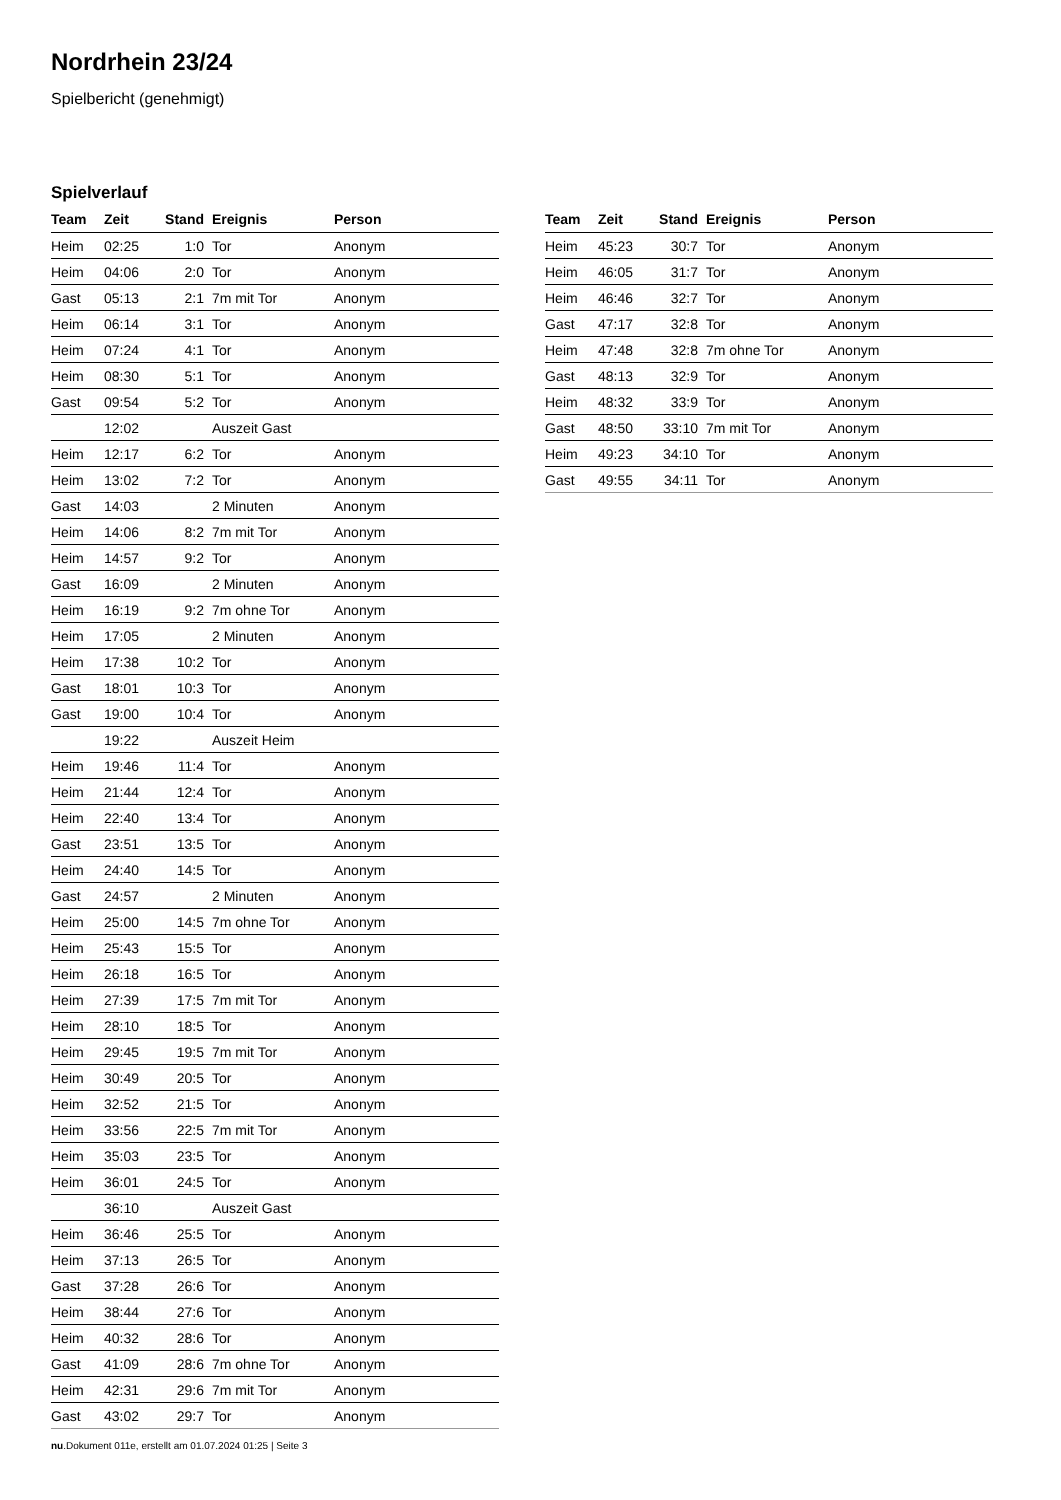Nordrhein 23/24
Spielbericht (genehmigt)
Spielverlauf
| Team | Zeit | Stand | Ereignis | Person |
| --- | --- | --- | --- | --- |
| Heim | 02:25 | 1:0 | Tor | Anonym |
| Heim | 04:06 | 2:0 | Tor | Anonym |
| Gast | 05:13 | 2:1 | 7m mit Tor | Anonym |
| Heim | 06:14 | 3:1 | Tor | Anonym |
| Heim | 07:24 | 4:1 | Tor | Anonym |
| Heim | 08:30 | 5:1 | Tor | Anonym |
| Gast | 09:54 | 5:2 | Tor | Anonym |
| | 12:02 | | Auszeit Gast | |
| Heim | 12:17 | 6:2 | Tor | Anonym |
| Heim | 13:02 | 7:2 | Tor | Anonym |
| Gast | 14:03 | | 2 Minuten | Anonym |
| Heim | 14:06 | 8:2 | 7m mit Tor | Anonym |
| Heim | 14:57 | 9:2 | Tor | Anonym |
| Gast | 16:09 | | 2 Minuten | Anonym |
| Heim | 16:19 | 9:2 | 7m ohne Tor | Anonym |
| Heim | 17:05 | | 2 Minuten | Anonym |
| Heim | 17:38 | 10:2 | Tor | Anonym |
| Gast | 18:01 | 10:3 | Tor | Anonym |
| Gast | 19:00 | 10:4 | Tor | Anonym |
| | 19:22 | | Auszeit Heim | |
| Heim | 19:46 | 11:4 | Tor | Anonym |
| Heim | 21:44 | 12:4 | Tor | Anonym |
| Heim | 22:40 | 13:4 | Tor | Anonym |
| Gast | 23:51 | 13:5 | Tor | Anonym |
| Heim | 24:40 | 14:5 | Tor | Anonym |
| Gast | 24:57 | | 2 Minuten | Anonym |
| Heim | 25:00 | 14:5 | 7m ohne Tor | Anonym |
| Heim | 25:43 | 15:5 | Tor | Anonym |
| Heim | 26:18 | 16:5 | Tor | Anonym |
| Heim | 27:39 | 17:5 | 7m mit Tor | Anonym |
| Heim | 28:10 | 18:5 | Tor | Anonym |
| Heim | 29:45 | 19:5 | 7m mit Tor | Anonym |
| Heim | 30:49 | 20:5 | Tor | Anonym |
| Heim | 32:52 | 21:5 | Tor | Anonym |
| Heim | 33:56 | 22:5 | 7m mit Tor | Anonym |
| Heim | 35:03 | 23:5 | Tor | Anonym |
| Heim | 36:01 | 24:5 | Tor | Anonym |
| | 36:10 | | Auszeit Gast | |
| Heim | 36:46 | 25:5 | Tor | Anonym |
| Heim | 37:13 | 26:5 | Tor | Anonym |
| Gast | 37:28 | 26:6 | Tor | Anonym |
| Heim | 38:44 | 27:6 | Tor | Anonym |
| Heim | 40:32 | 28:6 | Tor | Anonym |
| Gast | 41:09 | 28:6 | 7m ohne Tor | Anonym |
| Heim | 42:31 | 29:6 | 7m mit Tor | Anonym |
| Gast | 43:02 | 29:7 | Tor | Anonym |
| Team | Zeit | Stand | Ereignis | Person |
| --- | --- | --- | --- | --- |
| Heim | 45:23 | 30:7 | Tor | Anonym |
| Heim | 46:05 | 31:7 | Tor | Anonym |
| Heim | 46:46 | 32:7 | Tor | Anonym |
| Gast | 47:17 | 32:8 | Tor | Anonym |
| Heim | 47:48 | 32:8 | 7m ohne Tor | Anonym |
| Gast | 48:13 | 32:9 | Tor | Anonym |
| Heim | 48:32 | 33:9 | Tor | Anonym |
| Gast | 48:50 | 33:10 | 7m mit Tor | Anonym |
| Heim | 49:23 | 34:10 | Tor | Anonym |
| Gast | 49:55 | 34:11 | Tor | Anonym |
nu.Dokument 011e, erstellt am 01.07.2024 01:25 | Seite 3